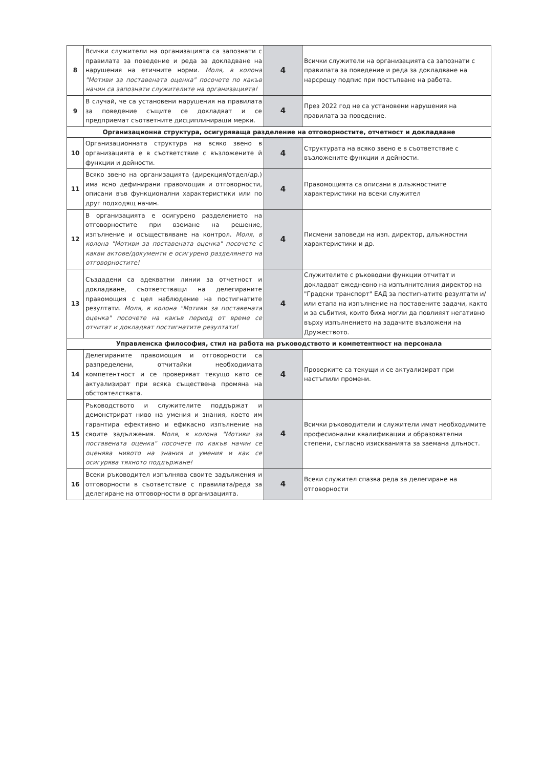| 8 | Всички служители на организацията са запознати с правилата за поведение и реда за докладване на нарушения на етичните норми. Моля, в колона "Мотиви за поставената оценка" посочете по какъв начин са запознати служителите на организацията! | 4 | Всички служители на организацията са запознати с правилата за поведение и реда за докладване на нарсрещу подпис при постъпване на работа. |
| 9 | В случай, че са установени нарушения на правилата за поведение същите се докладват и се предприемат съответните дисциплиниращи мерки. | 4 | През 2022 год не са установени нарушения на правилата за поведение. |
| Организационна структура, осигуряваща разделение на отговорностите, отчетност и докладване | | | |
| 10 | Организационната структура на всяко звено в организацията е в съответствие с възложените й функции и дейности. | 4 | Структурата на всяко звено е в съответствие с възложените функции и дейности. |
| 11 | Всяко звено на организацията (дирекция/отдел/др.) има ясно дефинирани правомощия и отговорности, описани във функционални характеристики или по друг подходящ начин. | 4 | Правомощията са описани в длъжностните характеристики на всеки служител |
| 12 | В организацията е осигурено разделението на отговорностите при вземане на решение, изпълнение и осъществяване на контрол. Моля, в колона "Мотиви за поставената оценка" посочете с какви актове/документи е осигурено разделянето на отговорностите! | 4 | Писмени заповеди на изп. директор, длъжностни характеристики и др. |
| 13 | Създадени са адекватни линии за отчетност и докладване, съответстващи на делегираните правомощия с цел наблюдение на постигнатите резултати. Моля, в колона "Мотиви за поставената оценка" посочете на какъв период от време се отчитат и докладват постигнатите резултати! | 4 | Служителите с ръководни функции отчитат и докладват ежедневно на изпълнителния директор на "Градски транспорт" ЕАД за постигнатите резултати и/или етапа на изпълнение на поставените задачи, както и за събития, които биха могли да повлияят негативно върху изпълнението на задачите възложени на Дружеството. |
| Управленска философия, стил на работа на ръководството и компетентност на персонала | | | |
| 14 | Делегираните правомощия и отговорности са разпределени, отчитайки необходимата компетентност и се проверяват текущо като се актуализират при всяка съществена промяна на обстоятелствата. | 4 | Проверките са текущи и се актуализират при настъпили промени. |
| 15 | Ръководството и служителите поддържат и демонстрират ниво на умения и знания, което им гарантира ефективно и ефикасно изпълнение на своите задължения. Моля, в колона "Мотиви за поставената оценка" посочете по какъв начин се оценява нивото на знания и умения и как се осигурява тяхното поддържане! | 4 | Всички ръководители и служители имат необходимите професионални квалификации и образователни степени, съгласно изискванията за заемана длъност. |
| 16 | Всеки ръководител изпълнява своите задължения и отговорности в съответствие с правилата/реда за делегиране на отговорности в организацията. | 4 | Всеки служител спазва реда за делегиране на отговорности |